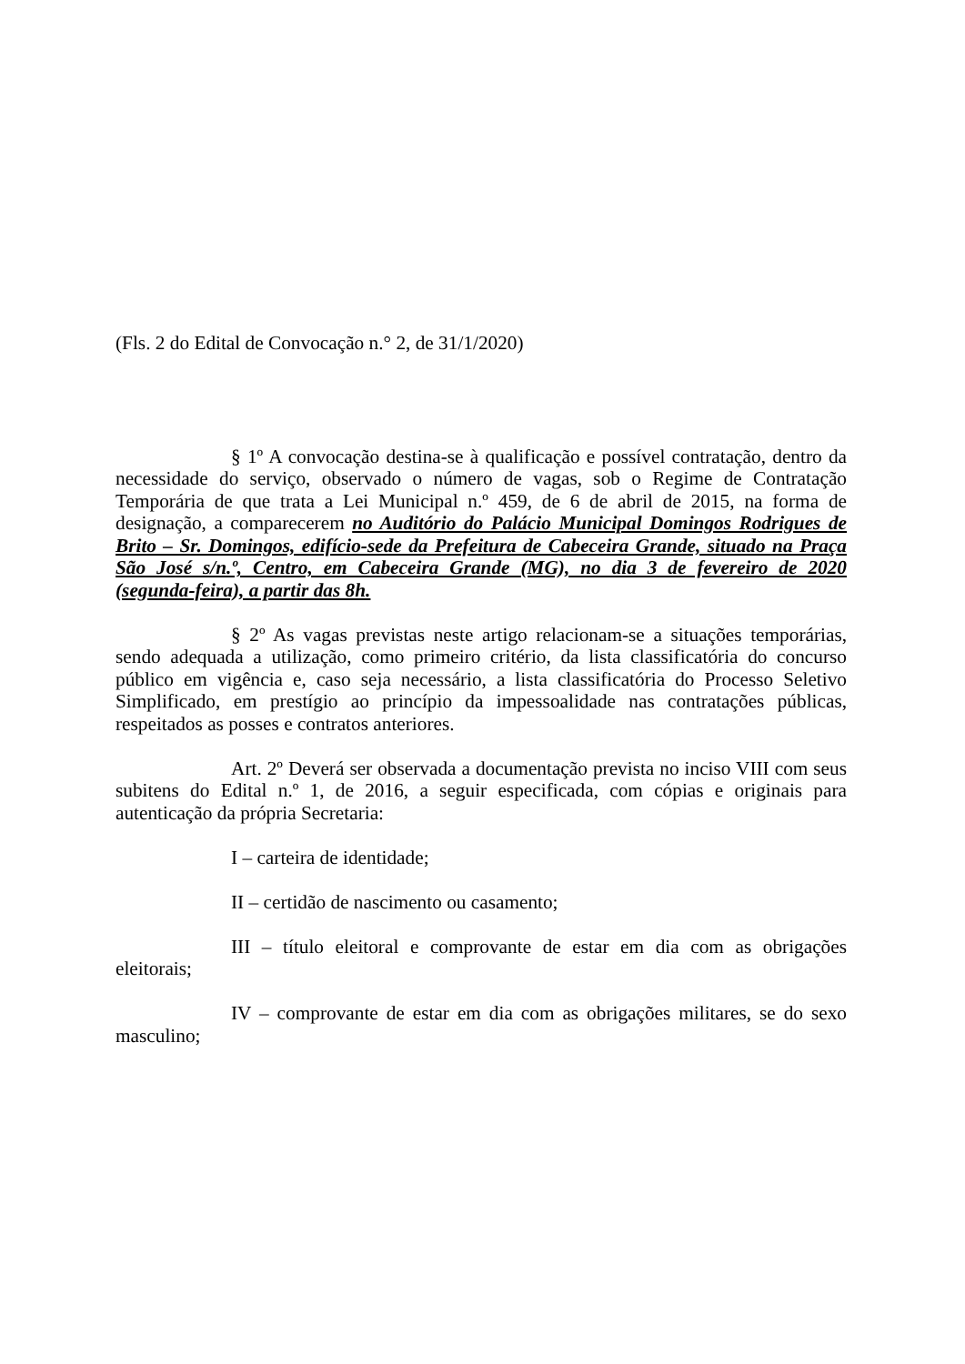(Fls. 2 do Edital de Convocação n.° 2, de 31/1/2020)
§ 1º A convocação destina-se à qualificação e possível contratação, dentro da necessidade do serviço, observado o número de vagas, sob o Regime de Contratação Temporária de que trata a Lei Municipal n.º 459, de 6 de abril de 2015, na forma de designação, a comparecerem no Auditório do Palácio Municipal Domingos Rodrigues de Brito – Sr. Domingos, edifício-sede da Prefeitura de Cabeceira Grande, situado na Praça São José s/n.º, Centro, em Cabeceira Grande (MG), no dia 3 de fevereiro de 2020 (segunda-feira), a partir das 8h.
§ 2º As vagas previstas neste artigo relacionam-se a situações temporárias, sendo adequada a utilização, como primeiro critério, da lista classificatória do concurso público em vigência e, caso seja necessário, a lista classificatória do Processo Seletivo Simplificado, em prestígio ao princípio da impessoalidade nas contratações públicas, respeitados as posses e contratos anteriores.
Art. 2º Deverá ser observada a documentação prevista no inciso VIII com seus subitens do Edital n.º 1, de 2016, a seguir especificada, com cópias e originais para autenticação da própria Secretaria:
I – carteira de identidade;
II – certidão de nascimento ou casamento;
III – título eleitoral e comprovante de estar em dia com as obrigações eleitorais;
IV – comprovante de estar em dia com as obrigações militares, se do sexo masculino;